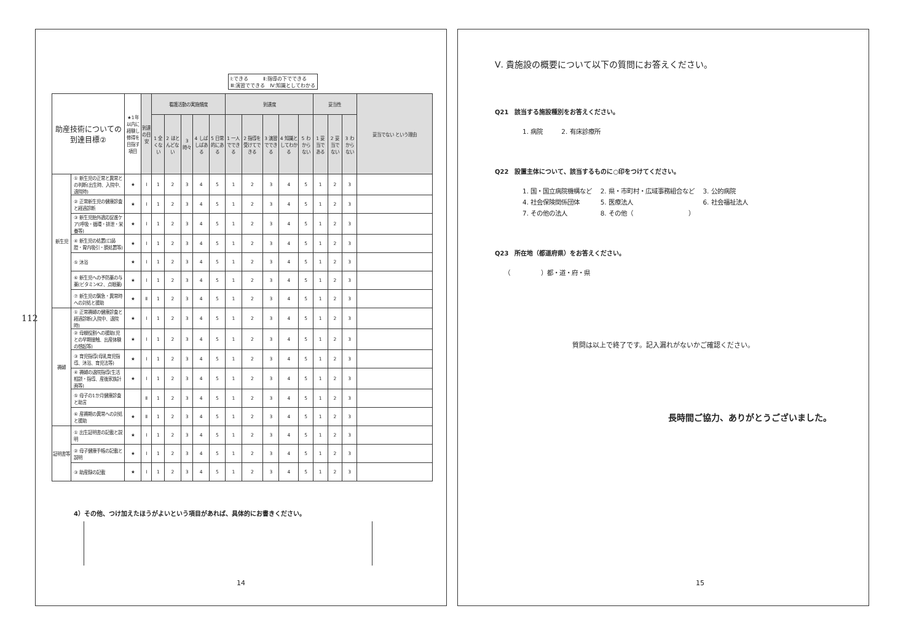112
Ⅰ:できる　　　Ⅱ:指導の下でできる
Ⅲ:演習でできる　Ⅳ:知識としてわかる
| 助産技術についての到達目標② | | ★1年以内に経験し修得を目指す項目 | 到達の目安 | 看護活動の実施頻度 | | | | | 到達度 | | | | | 妥当性 | | | 妥当でない という理由 |
| --- | --- | --- | --- | --- | --- | --- | --- | --- | --- | --- | --- | --- | --- | --- | --- | --- | --- |
| | | | | 1 全くない | 2 ほとんどない | 3 時々 | 4 しばしばある | 5 日常的にある | 1 一人でできる | 2 指導を受けてできる | 3 演習でできる | 4 知識としてわかる | 5 わからない | 1 妥当である | 2 妥当でない | 3 わからない | |
| 新生児 | ① 新生児の正常と異常との判断(出生時、入院中、退院時) | ★ | Ⅰ | 1 | 2 | 3 | 4 | 5 | 1 | 2 | 3 | 4 | 5 | 1 | 2 | 3 | |
| | ② 正常新生児の健康診査と経過診断 | ★ | Ⅰ | 1 | 2 | 3 | 4 | 5 | 1 | 2 | 3 | 4 | 5 | 1 | 2 | 3 | |
| | ③ 新生児胎外適応促進ケア(呼吸・循環・排泄・栄養等) | ★ | Ⅰ | 1 | 2 | 3 | 4 | 5 | 1 | 2 | 3 | 4 | 5 | 1 | 2 | 3 | |
| | ④ 新生児の処置(口鼻腔・胃内吸引・臍処置等) | ★ | Ⅰ | 1 | 2 | 3 | 4 | 5 | 1 | 2 | 3 | 4 | 5 | 1 | 2 | 3 | |
| | ⑤ 沐浴 | ★ | Ⅰ | 1 | 2 | 3 | 4 | 5 | 1 | 2 | 3 | 4 | 5 | 1 | 2 | 3 | |
| | ⑥ 新生児への予防薬の与薬(ビタミンK2、点眼薬) | ★ | Ⅰ | 1 | 2 | 3 | 4 | 5 | 1 | 2 | 3 | 4 | 5 | 1 | 2 | 3 | |
| | ⑦ 新生児の緊急・異常時への対処と援助 | ★ | Ⅱ | 1 | 2 | 3 | 4 | 5 | 1 | 2 | 3 | 4 | 5 | 1 | 2 | 3 | |
| 褥婦 | ① 正常褥婦の健康診査と経過診断(入院中、退院時) | ★ | Ⅰ | 1 | 2 | 3 | 4 | 5 | 1 | 2 | 3 | 4 | 5 | 1 | 2 | 3 | |
| | ② 母親役割への援助(児との早期接触、出産体験の想起等) | ★ | Ⅰ | 1 | 2 | 3 | 4 | 5 | 1 | 2 | 3 | 4 | 5 | 1 | 2 | 3 | |
| | ③ 育児指導(母乳育児指導、沐浴、育児法等) | ★ | Ⅰ | 1 | 2 | 3 | 4 | 5 | 1 | 2 | 3 | 4 | 5 | 1 | 2 | 3 | |
| | ④ 褥婦の退院指導(生活相談・指導、産後家族計画等) | ★ | Ⅰ | 1 | 2 | 3 | 4 | 5 | 1 | 2 | 3 | 4 | 5 | 1 | 2 | 3 | |
| | ⑤ 母子の1か月健康診査と助言 | | Ⅱ | 1 | 2 | 3 | 4 | 5 | 1 | 2 | 3 | 4 | 5 | 1 | 2 | 3 | |
| | ⑥ 産褥期の異常への対処と援助 | ★ | Ⅱ | 1 | 2 | 3 | 4 | 5 | 1 | 2 | 3 | 4 | 5 | 1 | 2 | 3 | |
| 証明書等 | ① 出生証明書の記載と説明 | ★ | Ⅰ | 1 | 2 | 3 | 4 | 5 | 1 | 2 | 3 | 4 | 5 | 1 | 2 | 3 | |
| | ② 母子健康手帳の記載と説明 | ★ | Ⅰ | 1 | 2 | 3 | 4 | 5 | 1 | 2 | 3 | 4 | 5 | 1 | 2 | 3 | |
| | ③ 助産録の記載 | ★ | Ⅰ | 1 | 2 | 3 | 4 | 5 | 1 | 2 | 3 | 4 | 5 | 1 | 2 | 3 | |
4）その他、つけ加えたほうがよいという項目があれば、具体的にお書きください。
14
Ⅴ. 貴施設の概要について以下の質問にお答えください。
Q21　該当する施設種別をお答えください。
1. 病院　　　2. 有床診療所
Q22　設置主体について、該当するものに○印をつけてください。
1. 国・国立病院機構など　 2. 県・市町村・広域事務組合など　 3. 公的病院
4. 社会保険関係団体　　　 5. 医療法人　　　　　　　　　　　 6. 社会福祉法人
7. その他の法人　　　　　 8. その他（　　　　　　　　　）
Q23　所在地（都道府県）をお答えください。
（　　　　　）都・道・府・県
質問は以上で終了です。記入漏れがないかご確認ください。
長時間ご協力、ありがとうございました。
15